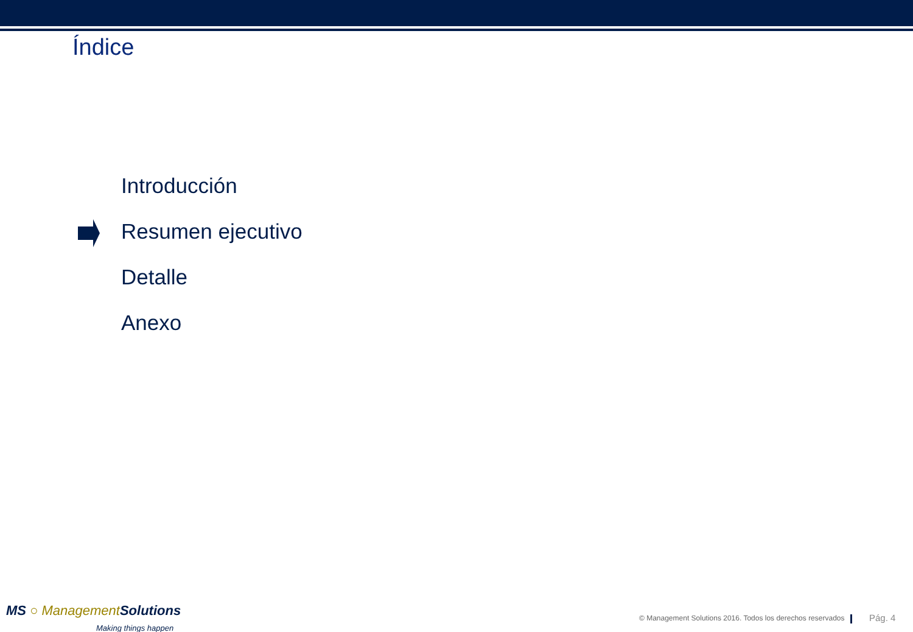Índice
Introducción
Resumen ejecutivo
Detalle
Anexo
MS ○ Management Solutions
Making things happen
© Management Solutions 2016. Todos los derechos reservados
Pág. 4